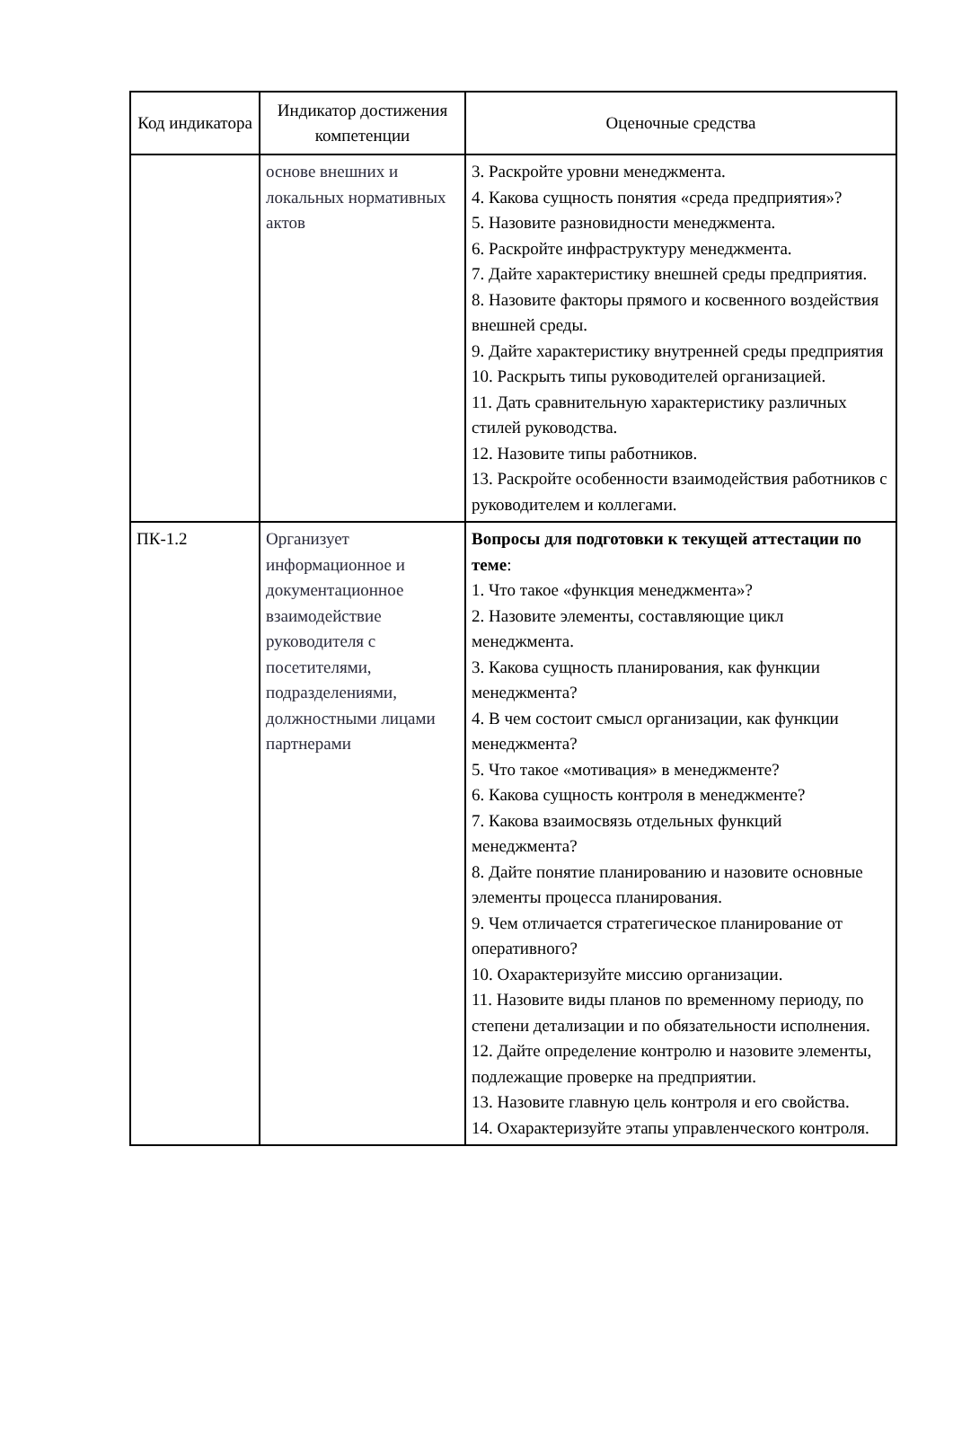| Код индикатора | Индикатор достижения компетенции | Оценочные средства |
| --- | --- | --- |
| | основе внешних и локальных нормативных актов | 3. Раскройте уровни менеджмента. 4. Какова сущность понятия «среда предприятия»? 5. Назовите разновидности менеджмента. 6. Раскройте инфраструктуру менеджмента. 7. Дайте характеристику внешней среды предприятия. 8. Назовите факторы прямого и косвенного воздействия внешней среды. 9. Дайте характеристику внутренней среды предприятия 10. Раскрыть типы руководителей организацией. 11. Дать сравнительную характеристику различных стилей руководства. 12. Назовите типы работников. 13. Раскройте особенности взаимодействия работников с руководителем и коллегами. |
| ПК-1.2 | Организует информационное и документационное взаимодействие руководителя с посетителями, подразделениями, должностными лицами партнерами | Вопросы для подготовки к текущей аттестации по теме : 1. Что такое «функция менеджмента»? 2. Назовите элементы, составляющие цикл менеджмента. 3. Какова сущность планирования, как функции менеджмента? 4. В чем состоит смысл организации, как функции менеджмента? 5. Что такое «мотивация» в менеджменте? 6. Какова сущность контроля в менеджменте? 7. Какова взаимосвязь отдельных функций менеджмента? 8. Дайте понятие планированию и назовите основные элементы процесса планирования. 9. Чем отличается стратегическое планирование от оперативного? 10. Охарактеризуйте миссию организации. 11. Назовите виды планов по временному периоду, по степени детализации и по обязательности исполнения. 12. Дайте определение контролю и назовите элементы, подлежащие проверке на предприятии. 13. Назовите главную цель контроля и его свойства. 14. Охарактеризуйте этапы управленческого контроля. |